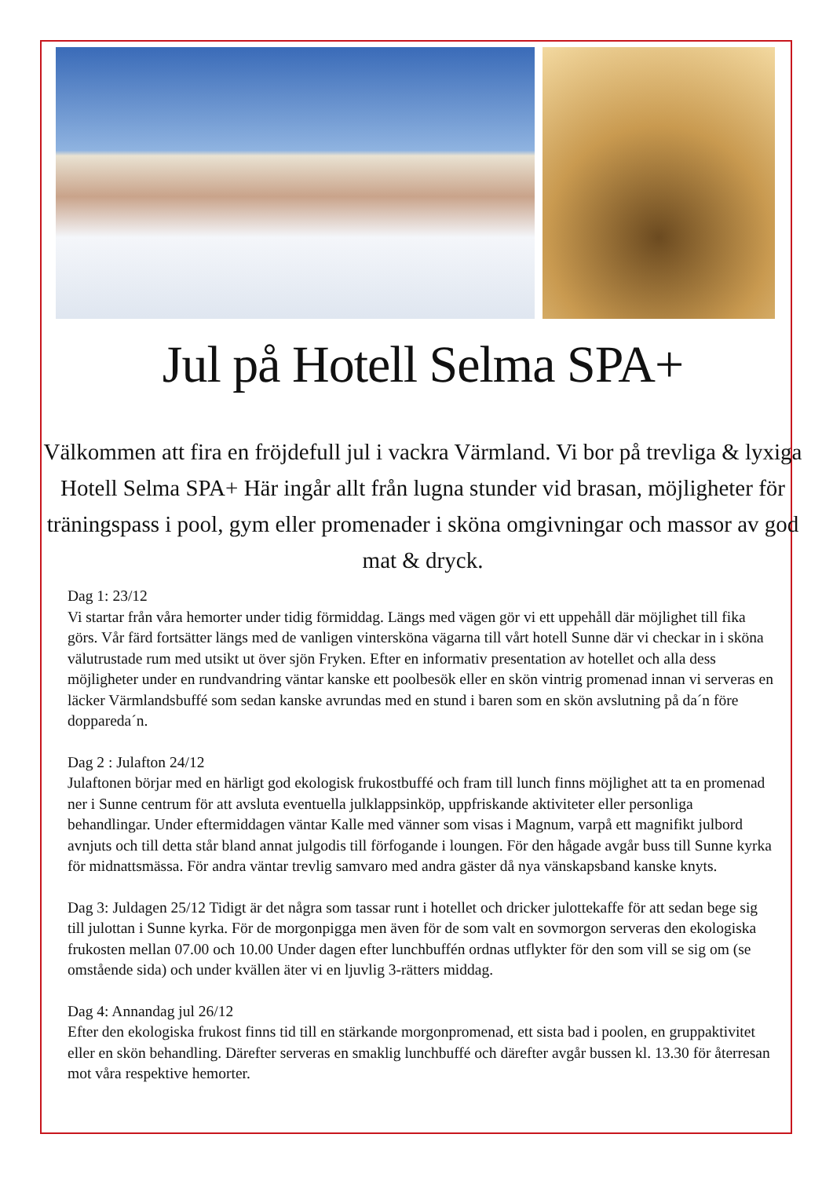Jul på Hotell Selma SPA+
Välkommen att fira en fröjdefull jul i vackra Värmland. Vi bor på trevliga & lyxiga Hotell Selma SPA+ Här ingår allt från lugna stunder vid brasan, möjligheter för träningspass i pool, gym eller promenader i sköna omgivningar och massor av god mat & dryck.
Dag 1: 23/12
Vi startar från våra hemorter under tidig förmiddag. Längs med vägen gör vi ett uppehåll där möjlighet till fika görs. Vår färd fortsätter längs med de vanligen vintersköna vägarna till vårt hotell Sunne där vi checkar in i sköna välutrustade rum med utsikt ut över sjön Fryken. Efter en informativ presentation av hotellet och alla dess möjligheter under en rundvandring väntar kanske ett poolbesök eller en skön vintrig promenad innan vi serveras en läcker Värmlandsbuffé som sedan kanske avrundas med en stund i baren som en skön avslutning på da´n före doppareda´n.
Dag 2 : Julafton 24/12
Julaftonen börjar med en härligt god ekologisk frukostbuffé och fram till lunch finns möjlighet att ta en promenad ner i Sunne centrum för att avsluta eventuella julklappsinköp, uppfriskande aktiviteter eller personliga behandlingar. Under eftermiddagen väntar Kalle med vänner som visas i Magnum, varpå ett magnifikt julbord avnjuts och till detta står bland annat julgodis till förfogande i loungen. För den hågade avgår buss till Sunne kyrka för midnattsmässa. För andra väntar trevlig samvaro med andra gäster då nya vänskapsband kanske knyts.
Dag 3: Juldagen 25/12 Tidigt är det några som tassar runt i hotellet och dricker julottekaffe för att sedan bege sig till julottan i Sunne kyrka. För de morgonpigga men även för de som valt en sovmorgon serveras den ekologiska frukosten mellan 07.00 och 10.00 Under dagen efter lunchbuffén ordnas utflykter för den som vill se sig om (se omstående sida) och under kvällen äter vi en ljuvlig 3-rätters middag.
Dag 4: Annandag jul 26/12
Efter den ekologiska frukost finns tid till en stärkande morgonpromenad, ett sista bad i poolen, en gruppaktivitet eller en skön behandling. Därefter serveras en smaklig lunchbuffé och därefter avgår bussen kl. 13.30 för återresan mot våra respektive hemorter.